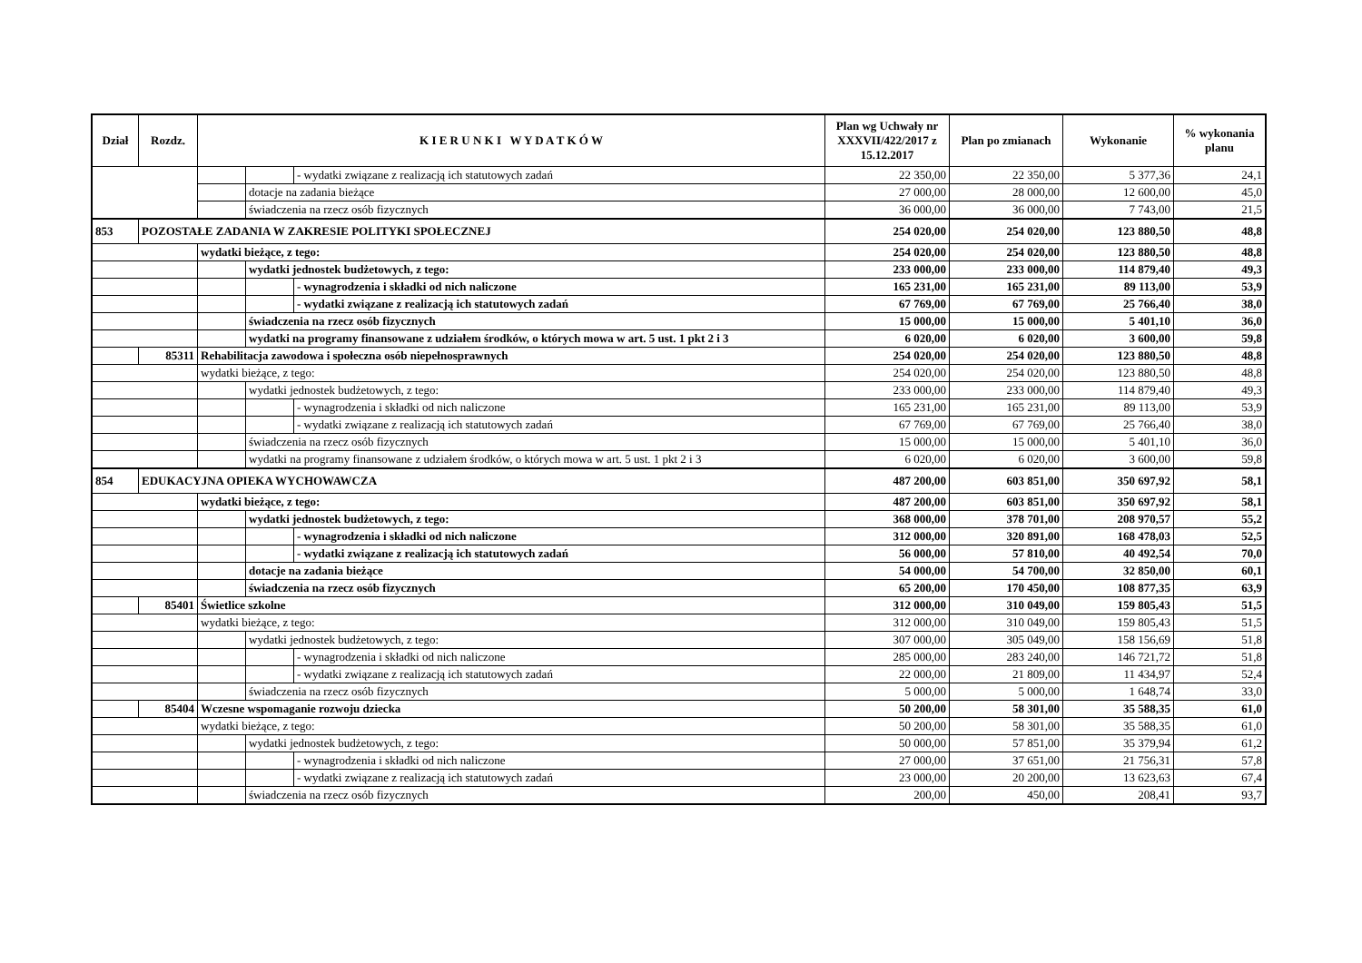| Dział | Rozdz. | K I E R U N K I W Y D A T K Ó W | | | Plan wg Uchwały nr XXXVII/422/2017 z 15.12.2017 | Plan po zmianach | Wykonanie | % wykonania planu |
| --- | --- | --- | --- | --- | --- | --- | --- | --- |
| | | | | - wydatki związane z realizacją ich statutowych zadań | 22 350,00 | 22 350,00 | 5 377,36 | 24,1 |
| | | | dotacje na zadania bieżące | | 27 000,00 | 28 000,00 | 12 600,00 | 45,0 |
| | | | świadczenia na rzecz osób fizycznych | | 36 000,00 | 36 000,00 | 7 743,00 | 21,5 |
| 853 | POZOSTAŁE ZADANIA W ZAKRESIE POLITYKI SPOŁECZNEJ | | | | 254 020,00 | 254 020,00 | 123 880,50 | 48,8 |
| | | wydatki bieżące, z tego: | | | 254 020,00 | 254 020,00 | 123 880,50 | 48,8 |
| | | | wydatki jednostek budżetowych, z tego: | | 233 000,00 | 233 000,00 | 114 879,40 | 49,3 |
| | | | | - wynagrodzenia i składki od nich naliczone | 165 231,00 | 165 231,00 | 89 113,00 | 53,9 |
| | | | | - wydatki związane z realizacją ich statutowych zadań | 67 769,00 | 67 769,00 | 25 766,40 | 38,0 |
| | | | świadczenia na rzecz osób fizycznych | | 15 000,00 | 15 000,00 | 5 401,10 | 36,0 |
| | | | wydatki na programy finansowane z udziałem środków, o których mowa w art. 5 ust. 1 pkt 2 i 3 | | 6 020,00 | 6 020,00 | 3 600,00 | 59,8 |
| | 85311 | Rehabilitacja zawodowa i społeczna osób niepełnosprawnych | | | 254 020,00 | 254 020,00 | 123 880,50 | 48,8 |
| | | wydatki bieżące, z tego: | | | 254 020,00 | 254 020,00 | 123 880,50 | 48,8 |
| | | | wydatki jednostek budżetowych, z tego: | | 233 000,00 | 233 000,00 | 114 879,40 | 49,3 |
| | | | | - wynagrodzenia i składki od nich naliczone | 165 231,00 | 165 231,00 | 89 113,00 | 53,9 |
| | | | | - wydatki związane z realizacją ich statutowych zadań | 67 769,00 | 67 769,00 | 25 766,40 | 38,0 |
| | | | świadczenia na rzecz osób fizycznych | | 15 000,00 | 15 000,00 | 5 401,10 | 36,0 |
| | | | wydatki na programy finansowane z udziałem środków, o których mowa w art. 5 ust. 1 pkt 2 i 3 | | 6 020,00 | 6 020,00 | 3 600,00 | 59,8 |
| 854 | EDUKACYJNA OPIEKA WYCHOWAWCZA | | | | 487 200,00 | 603 851,00 | 350 697,92 | 58,1 |
| | | wydatki bieżące, z tego: | | | 487 200,00 | 603 851,00 | 350 697,92 | 58,1 |
| | | | wydatki jednostek budżetowych, z tego: | | 368 000,00 | 378 701,00 | 208 970,57 | 55,2 |
| | | | | - wynagrodzenia i składki od nich naliczone | 312 000,00 | 320 891,00 | 168 478,03 | 52,5 |
| | | | | - wydatki związane z realizacją ich statutowych zadań | 56 000,00 | 57 810,00 | 40 492,54 | 70,0 |
| | | | dotacje na zadania bieżące | | 54 000,00 | 54 700,00 | 32 850,00 | 60,1 |
| | | | świadczenia na rzecz osób fizycznych | | 65 200,00 | 170 450,00 | 108 877,35 | 63,9 |
| | 85401 | Świetlice szkolne | | | 312 000,00 | 310 049,00 | 159 805,43 | 51,5 |
| | | wydatki bieżące, z tego: | | | 312 000,00 | 310 049,00 | 159 805,43 | 51,5 |
| | | | wydatki jednostek budżetowych, z tego: | | 307 000,00 | 305 049,00 | 158 156,69 | 51,8 |
| | | | | - wynagrodzenia i składki od nich naliczone | 285 000,00 | 283 240,00 | 146 721,72 | 51,8 |
| | | | | - wydatki związane z realizacją ich statutowych zadań | 22 000,00 | 21 809,00 | 11 434,97 | 52,4 |
| | | | świadczenia na rzecz osób fizycznych | | 5 000,00 | 5 000,00 | 1 648,74 | 33,0 |
| | 85404 | Wczesne wspomaganie rozwoju dziecka | | | 50 200,00 | 58 301,00 | 35 588,35 | 61,0 |
| | | wydatki bieżące, z tego: | | | 50 200,00 | 58 301,00 | 35 588,35 | 61,0 |
| | | | wydatki jednostek budżetowych, z tego: | | 50 000,00 | 57 851,00 | 35 379,94 | 61,2 |
| | | | | - wynagrodzenia i składki od nich naliczone | 27 000,00 | 37 651,00 | 21 756,31 | 57,8 |
| | | | | - wydatki związane z realizacją ich statutowych zadań | 23 000,00 | 20 200,00 | 13 623,63 | 67,4 |
| | | | świadczenia na rzecz osób fizycznych | | 200,00 | 450,00 | 208,41 | 93,7 |